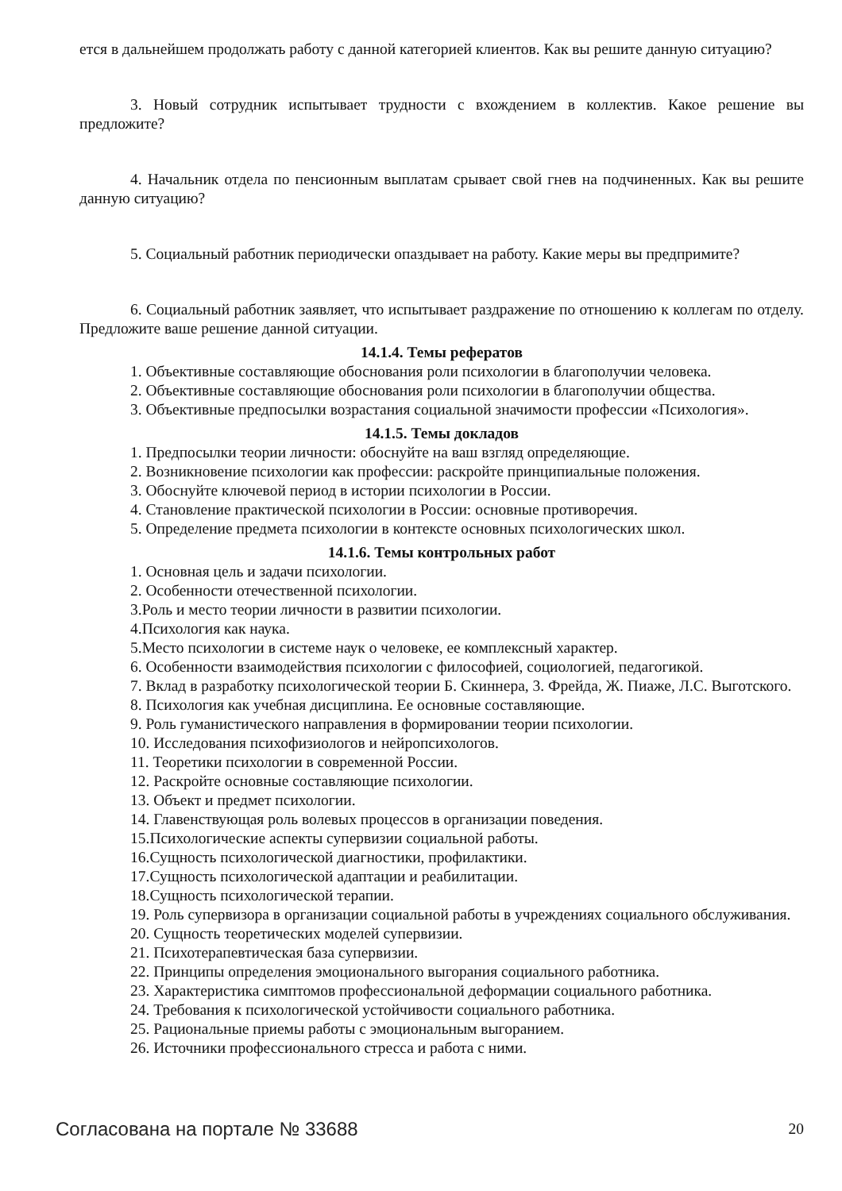ется в дальнейшем продолжать работу с данной категорией клиентов. Как вы решите данную ситуацию?
3. Новый сотрудник испытывает трудности с вхождением в коллектив. Какое решение вы предложите?
4. Начальник отдела по пенсионным выплатам срывает свой гнев на подчиненных. Как вы решите данную ситуацию?
5. Социальный работник периодически опаздывает на работу. Какие меры вы предпримите?
6. Социальный работник заявляет, что испытывает раздражение по отношению к коллегам по отделу. Предложите ваше решение данной ситуации.
14.1.4. Темы рефератов
1. Объективные составляющие обоснования роли психологии в благополучии человека.
2. Объективные составляющие обоснования роли психологии в благополучии общества.
3. Объективные предпосылки возрастания социальной значимости профессии «Психология».
14.1.5. Темы докладов
1. Предпосылки теории личности: обоснуйте на ваш взгляд определяющие.
2. Возникновение психологии как профессии: раскройте принципиальные положения.
3. Обоснуйте ключевой период в истории психологии в России.
4. Становление практической психологии в России: основные противоречия.
5. Определение предмета психологии в контексте основных психологических школ.
14.1.6. Темы контрольных работ
1. Основная цель и задачи психологии.
2. Особенности отечественной психологии.
3.Роль и место теории личности в развитии психологии.
4.Психология как наука.
5.Место психологии в системе наук о человеке, ее комплексный характер.
6. Особенности взаимодействия психологии с философией, социологией, педагогикой.
7. Вклад в разработку психологической теории Б. Скиннера, 3. Фрейда, Ж. Пиаже, Л.С. Выготского.
8. Психология как учебная дисциплина. Ее основные составляющие.
9. Роль гуманистического направления в формировании теории психологии.
10. Исследования психофизиологов и нейропсихологов.
11. Теоретики психологии в современной России.
12. Раскройте основные составляющие психологии.
13. Объект и предмет психологии.
14. Главенствующая роль волевых процессов в организации поведения.
15.Психологические аспекты супервизии социальной работы.
16.Сущность психологической диагностики, профилактики.
17.Сущность психологической адаптации и реабилитации.
18.Сущность психологической терапии.
19. Роль супервизора в организации социальной работы в учреждениях социального обслуживания.
20. Сущность теоретических моделей супервизии.
21. Психотерапевтическая база супервизии.
22. Принципы определения эмоционального выгорания социального работника.
23. Характеристика симптомов профессиональной деформации социального работника.
24. Требования к психологической устойчивости социального работника.
25. Рациональные приемы работы с эмоциональным выгоранием.
26. Источники профессионального стресса и работа с ними.
Согласована на портале № 33688 20